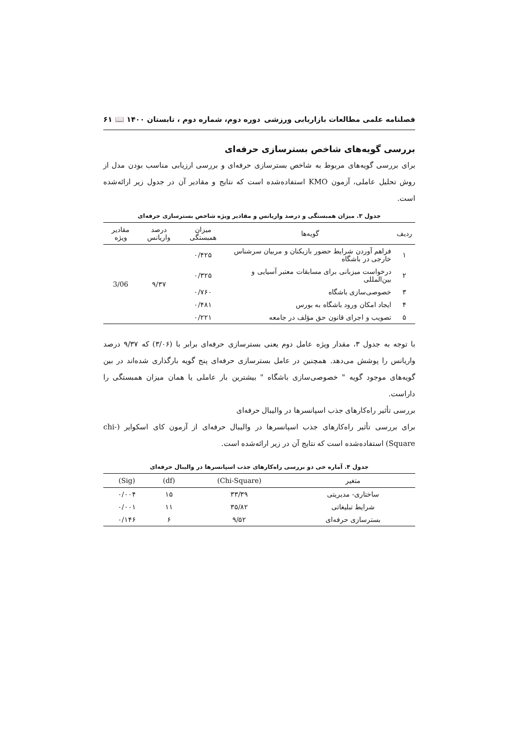فصلنامه علمی مطالعات بازاریابی ورزشی دوره دوم، شماره دوم ، تابستان ۱۴۰۰ 📖 ۶۱
بررسی گویه‌های شاخص بسترسازی حرفه‌ای
برای بررسی گویه‌های مربوط به شاخص بسترسازی حرفه‌ای و بررسی ارزیابی مناسب بودن مدل از روش تحلیل عاملی، آزمون KMO استفاده‌شده است که نتایج و مقادیر آن در جدول زیر ارائه‌شده است.
جدول ۳. میزان همبستگی و درصد واریانس و مقادیر ویژه شاخص بسترسازی حرفه‌ای
| ردیف | گویه‌ها | میزان همبستگی | درصد واریانس | مقادیر ویژه |
| --- | --- | --- | --- | --- |
| ۱ | فراهم آوردن شرایط حضور بازیکنان و مربیان سرشناس خارجی در باشگاه | ۰/۴۲۵ | ۹/۳۷ | 3/06 |
| ۲ | درخواست میزبانی برای مسابقات معتبر آسیایی و بین‌المللی | ۰/۳۲۵ | | |
| ۳ | خصوصی‌سازی باشگاه | ۰/۷۶۰ | | |
| ۴ | ایجاد امکان ورود باشگاه به بورس | ۰/۴۸۱ | | |
| ۵ | تصویب و اجرای قانون حق مؤلف در جامعه | ۰/۲۲۱ | | |
با توجه به جدول ۳، مقدار ویژه عامل دوم یعنی بسترسازی حرفه‌ای برابر با (۳/۰۶) که ۹/۳۷ درصد واریانس را پوشش می‌دهد. همچنین در عامل بسترسازی حرفه‌ای پنج گویه بارگذاری شده‌اند در بین گویه‌های موجود گویه " خصوصی‌سازی باشگاه " بیشترین بار عاملی یا همان میزان همبستگی را داراست.
بررسی تأثیر راه‌کارهای جذب اسپانسرها در والیبال حرفه‌ای
برای بررسی تأثیر راه‌کارهای جذب اسپانسرها در والیبال حرفه‌ای از آزمون کای اسکوایر (chi-Square) استفاده‌شده است که نتایج آن در زیر ارائه‌شده است.
جدول ۴. آماره خی دو بررسی راه‌کارهای جذب اسپانسرها در والیبال حرفه‌ای
| متغیر | (Chi-Square) | (df) | (Sig) |
| --- | --- | --- | --- |
| ساختاری- مدیریتی | ۳۳/۳۹ | ۱۵ | ۰/۰۰۴ |
| شرایط تبلیغاتی | ۳۵/۸۲ | ۱۱ | ۰/۰۰۱ |
| بسترسازی حرفه‌ای | ۹/۵۲ | ۶ | ۰/۱۴۶ |